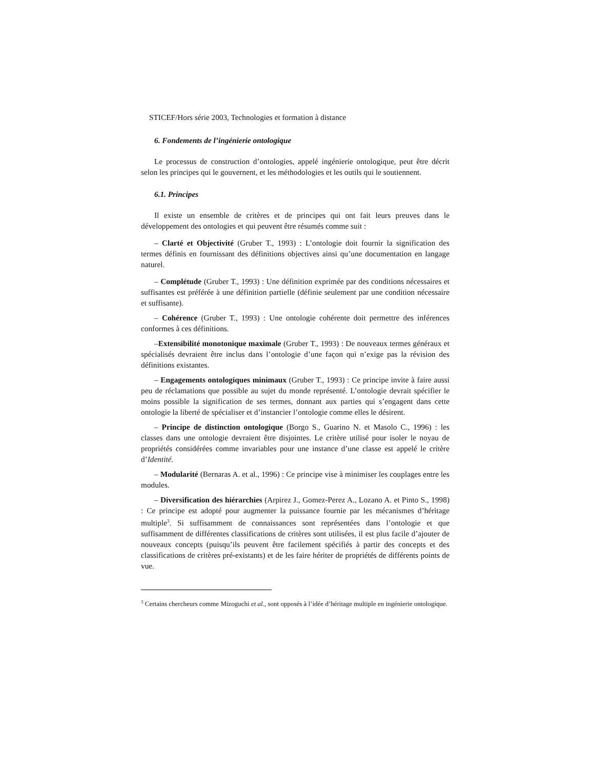STICEF/Hors série 2003, Technologies et formation à distance
6. Fondements de l’ingénierie ontologique
Le processus de construction d’ontologies, appelé ingénierie ontologique, peut être décrit selon les principes qui le gouvernent, et les méthodologies et les outils qui le soutiennent.
6.1. Principes
Il existe un ensemble de critères et de principes qui ont fait leurs preuves dans le développement des ontologies et qui peuvent être résumés comme suit :
– Clarté et Objectivité (Gruber T., 1993) : L’ontologie doit fournir la signification des termes définis en fournissant des définitions objectives ainsi qu’une documentation en langage naturel.
– Complétude (Gruber T., 1993) : Une définition exprimée par des conditions nécessaires et suffisantes est préférée à une définition partielle (définie seulement par une condition nécessaire et suffisante).
– Cohérence (Gruber T., 1993) : Une ontologie cohérente doit permettre des inférences conformes à ces définitions.
–Extensibilité monotonique maximale (Gruber T., 1993) : De nouveaux termes généraux et spécialisés devraient être inclus dans l’ontologie d’une façon qui n’exige pas la révision des définitions existantes.
– Engagements ontologiques minimaux (Gruber T., 1993) : Ce principe invite à faire aussi peu de réclamations que possible au sujet du monde représenté. L’ontologie devrait spécifier le moins possible la signification de ses termes, donnant aux parties qui s’engagent dans cette ontologie la liberté de spécialiser et d’instancier l’ontologie comme elles le désirent.
– Principe de distinction ontologique (Borgo S., Guarino N. et Masolo C., 1996) : les classes dans une ontologie devraient être disjointes. Le critère utilisé pour isoler le noyau de propriétés considérées comme invariables pour une instance d’une classe est appelé le critère d’Identité.
– Modularité (Bernaras A. et al., 1996) : Ce principe vise à minimiser les couplages entre les modules.
– Diversification des hiérarchies (Arpirez J., Gomez-Perez A., Lozano A. et Pinto S., 1998) : Ce principe est adopté pour augmenter la puissance fournie par les mécanismes d’héritage multiple<sup>3</sup>. Si suffisamment de connaissances sont représentées dans l’ontologie et que suffisamment de différentes classifications de critères sont utilisées, il est plus facile d’ajouter de nouveaux concepts (puisqu’ils peuvent être facilement spécifiés à partir des concepts et des classifications de critères pré-existants) et de les faire hériter de propriétés de différents points de vue.
<sup>3</sup> Certains chercheurs comme Mizoguchi et al., sont opposés à l’idée d’héritage multiple en ingénierie ontologique.